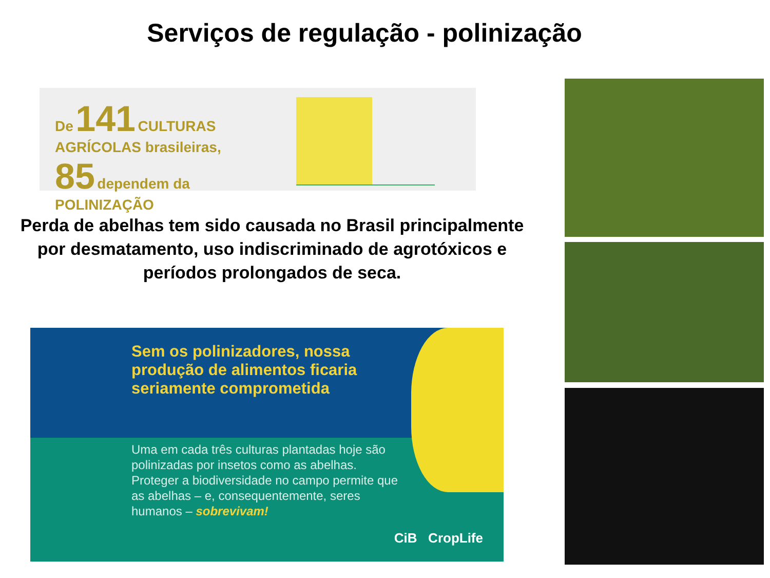Serviços de regulação - polinização
De 141 CULTURAS AGRÍCOLAS brasileiras,
85 dependem da POLINIZAÇÃO
Perda de abelhas tem sido causada no Brasil principalmente por desmatamento, uso indiscriminado de agrotóxicos e períodos prolongados de seca.
Sem os polinizadores, nossa produção de alimentos ficaria seriamente comprometida
Uma em cada três culturas plantadas hoje são polinizadas por insetos como as abelhas. Proteger a biodiversidade no campo permite que as abelhas – e, consequentemente, seres humanos – sobrevivam!
CiB CropLife